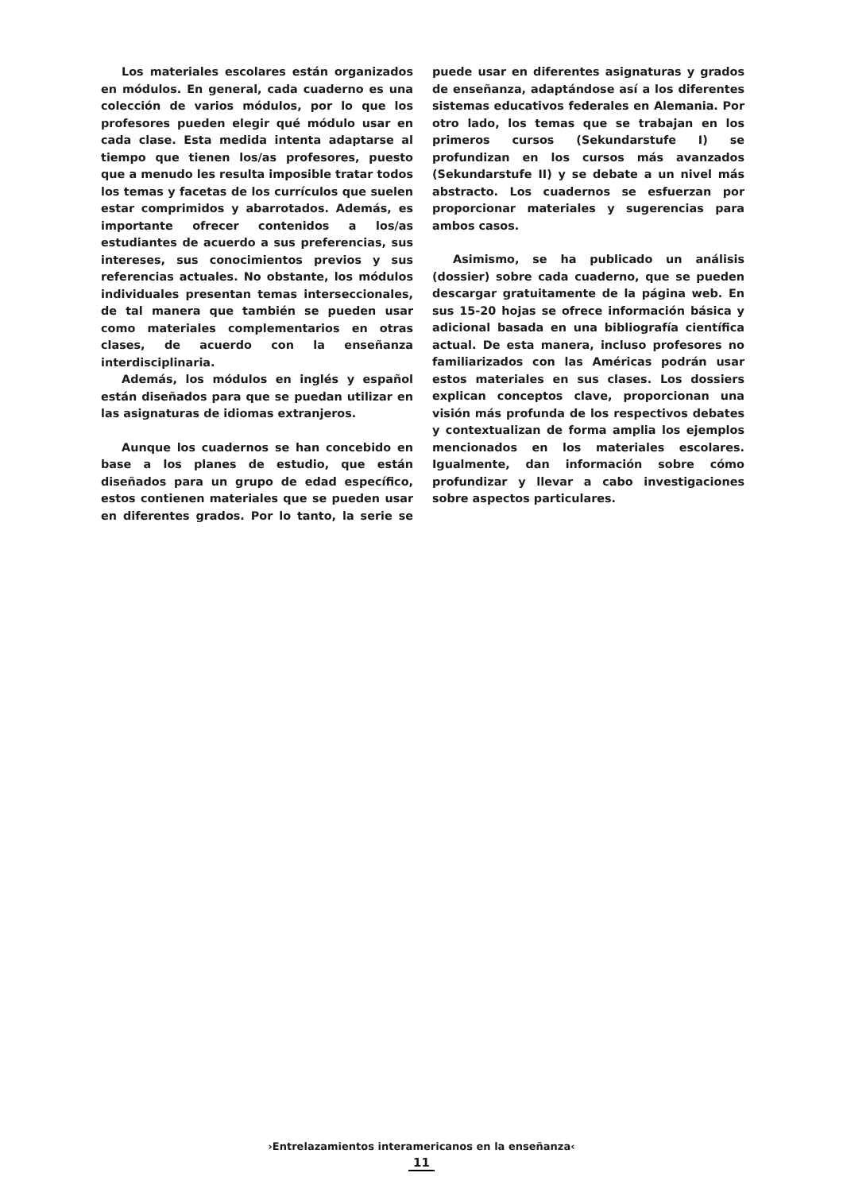Los materiales escolares están organizados en módulos. En general, cada cuaderno es una colección de varios módulos, por lo que los profesores pueden elegir qué módulo usar en cada clase. Esta medida intenta adaptarse al tiempo que tienen los/as profesores, puesto que a menudo les resulta imposible tratar todos los temas y facetas de los currículos que suelen estar comprimidos y abarrotados. Además, es importante ofrecer contenidos a los/as estudiantes de acuerdo a sus preferencias, sus intereses, sus conocimientos previos y sus referencias actuales. No obstante, los módulos individuales presentan temas interseccionales, de tal manera que también se pueden usar como materiales complementarios en otras clases, de acuerdo con la enseñanza interdisciplinaria.
Además, los módulos en inglés y español están diseñados para que se puedan utilizar en las asignaturas de idiomas extranjeros.
Aunque los cuadernos se han concebido en base a los planes de estudio, que están diseñados para un grupo de edad específico, estos contienen materiales que se pueden usar en diferentes grados. Por lo tanto, la serie se puede usar en diferentes asignaturas y grados de enseñanza, adaptándose así a los diferentes sistemas educativos federales en Alemania. Por otro lado, los temas que se trabajan en los primeros cursos (Sekundarstufe I) se profundizan en los cursos más avanzados (Sekundarstufe II) y se debate a un nivel más abstracto. Los cuadernos se esfuerzan por proporcionar materiales y sugerencias para ambos casos.
Asimismo, se ha publicado un análisis (dossier) sobre cada cuaderno, que se pueden descargar gratuitamente de la página web. En sus 15-20 hojas se ofrece información básica y adicional basada en una bibliografía científica actual. De esta manera, incluso profesores no familiarizados con las Américas podrán usar estos materiales en sus clases. Los dossiers explican conceptos clave, proporcionan una visión más profunda de los respectivos debates y contextualizan de forma amplia los ejemplos mencionados en los materiales escolares. Igualmente, dan información sobre cómo profundizar y llevar a cabo investigaciones sobre aspectos particulares.
›Entrelazamientos interamericanos en la enseñanza‹
11